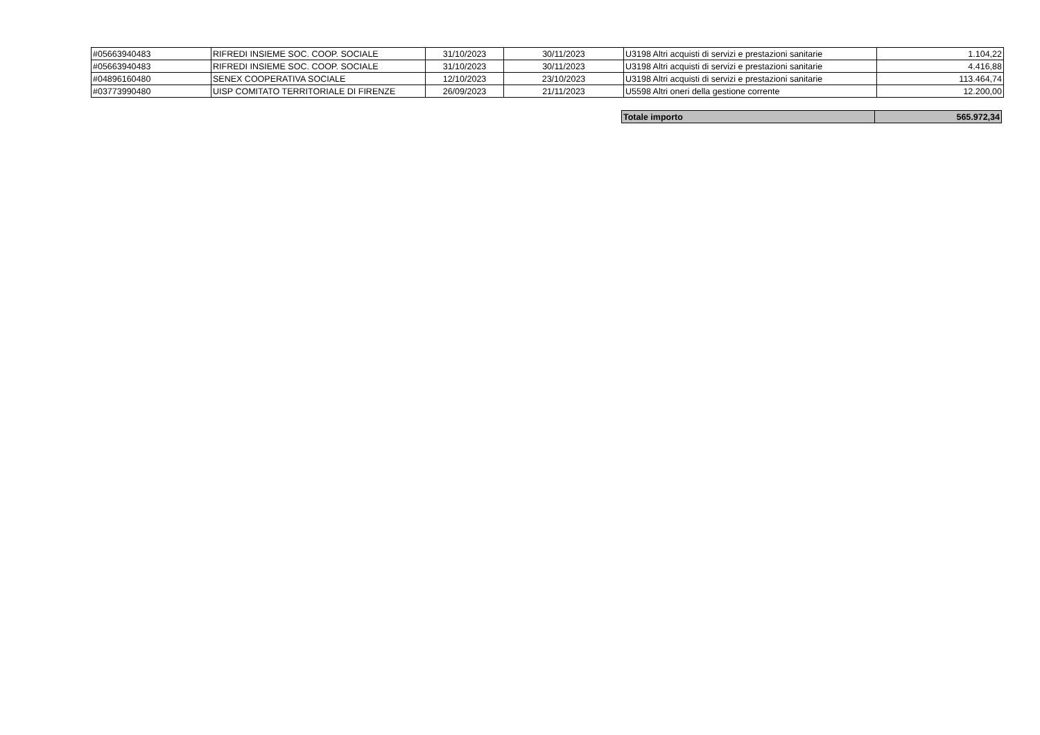| #05663940483 | RIFREDI INSIEME SOC. COOP. SOCIALE | 31/10/2023 | 30/11/2023 | U3198 Altri acquisti di servizi e prestazioni sanitarie | 1.104,22 |
| #05663940483 | RIFREDI INSIEME SOC. COOP. SOCIALE | 31/10/2023 | 30/11/2023 | U3198 Altri acquisti di servizi e prestazioni sanitarie | 4.416,88 |
| #04896160480 | SENEX COOPERATIVA SOCIALE | 12/10/2023 | 23/10/2023 | U3198 Altri acquisti di servizi e prestazioni sanitarie | 113.464,74 |
| #03773990480 | UISP COMITATO TERRITORIALE DI FIRENZE | 26/09/2023 | 21/11/2023 | U5598 Altri oneri della gestione corrente | 12.200,00 |
| Totale importo | 565.972,34 |